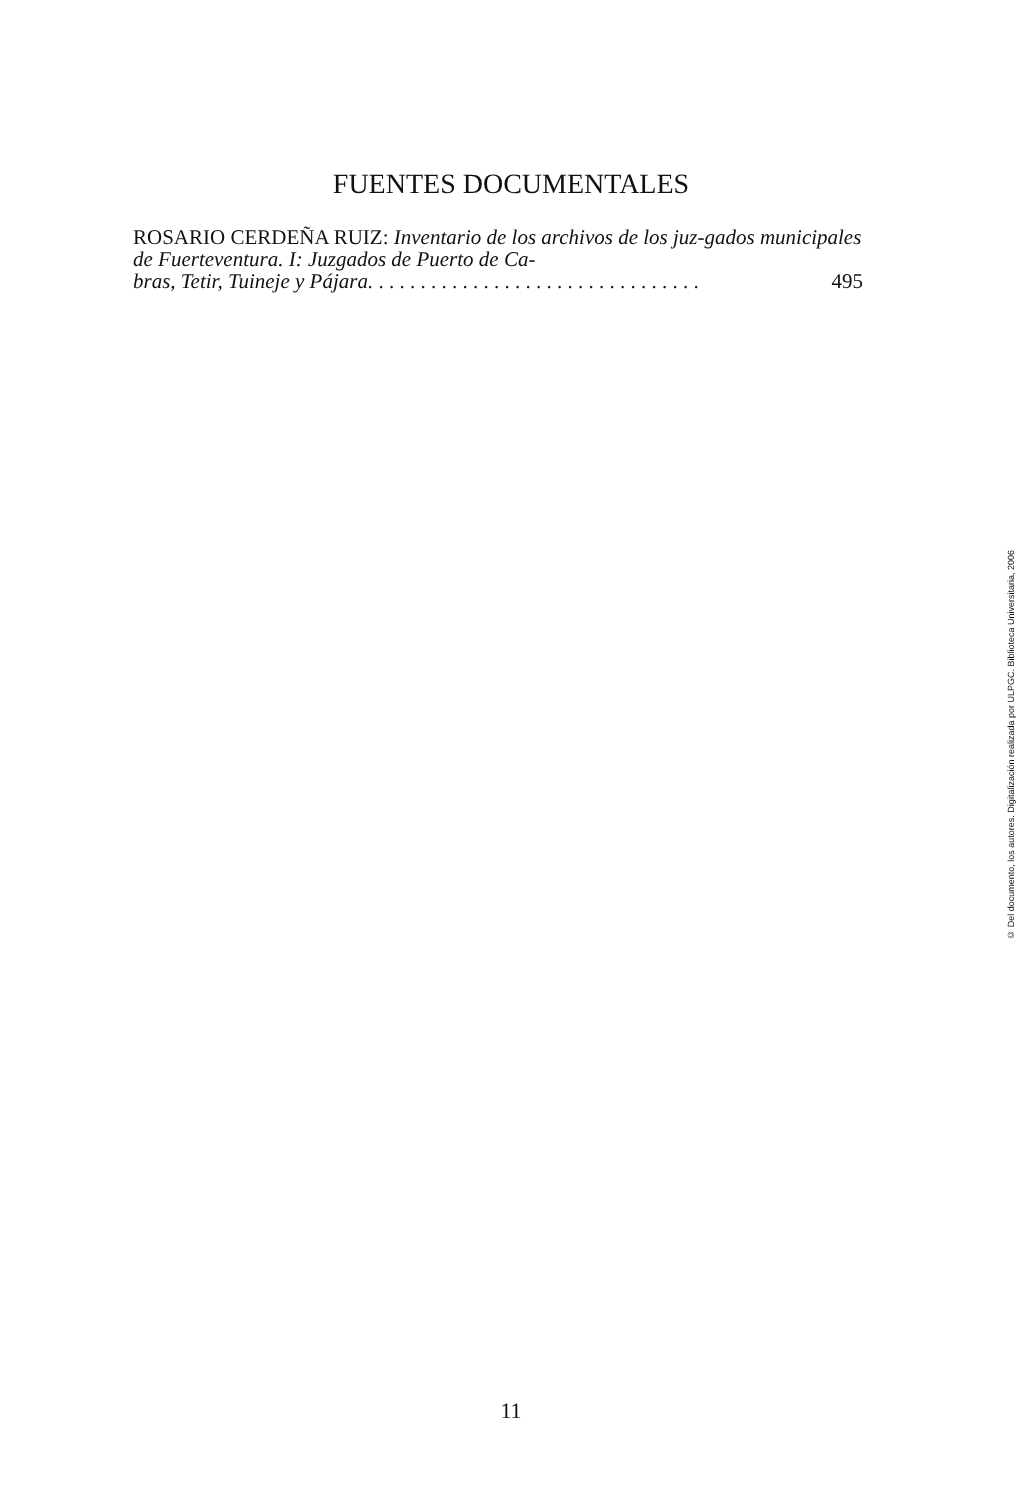FUENTES DOCUMENTALES
ROSARIO CERDEÑA RUIZ: Inventario de los archivos de los juz-gados municipales de Fuerteventura. I: Juzgados de Puerto de Ca-
bras, Tetir, Tuineje y Pájara. . . . . . . . . . . . . . . . . . . . . . . . . . . . . . . . 495
© Del documento, los autores. Digitalización realizada por ULPGC. Biblioteca Universitaria, 2006
11